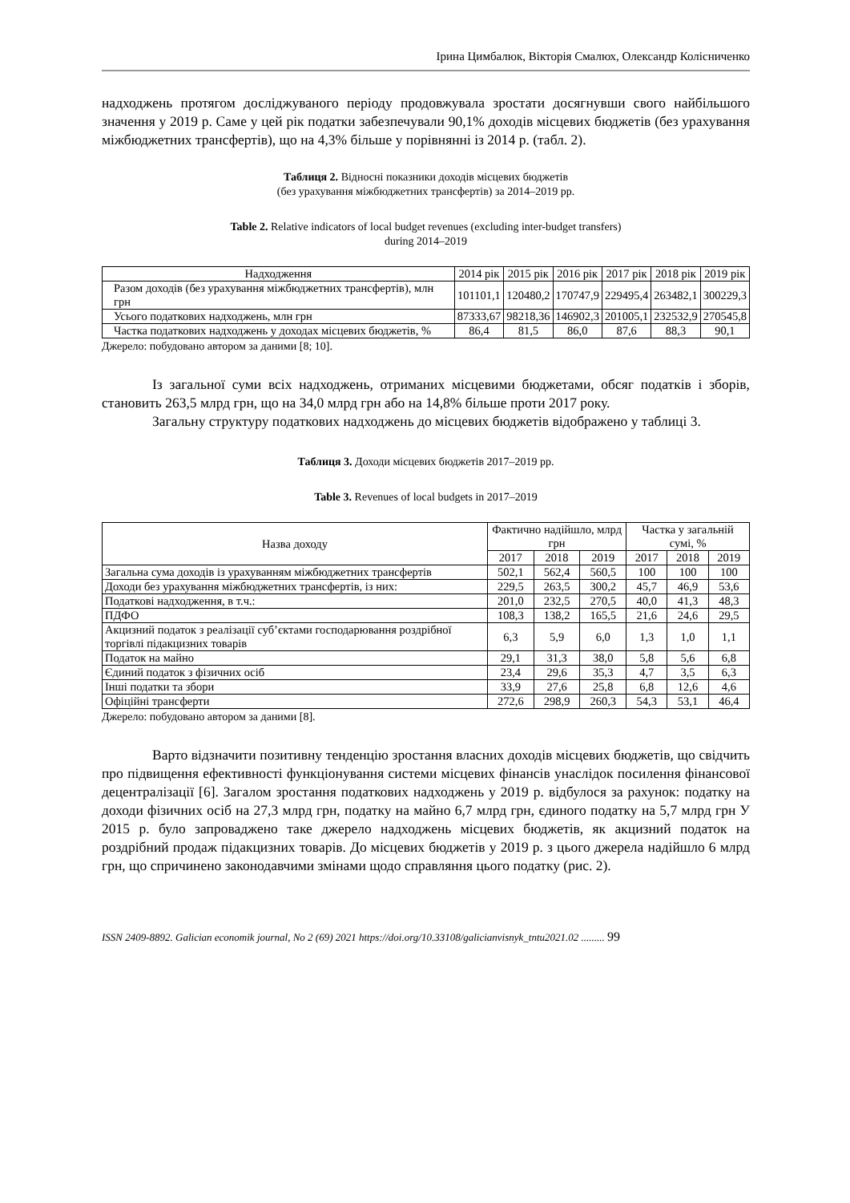Ірина Цимбалюк, Вікторія Смалюх, Олександр Колісниченко
надходжень протягом досліджуваного періоду продовжувала зростати досягнувши свого найбільшого значення у 2019 р. Саме у цей рік податки забезпечували 90,1% доходів місцевих бюджетів (без урахування міжбюджетних трансфертів), що на 4,3% більше у порівнянні із 2014 р. (табл. 2).
Таблиця 2. Відносні показники доходів місцевих бюджетів
(без урахування міжбюджетних трансфертів) за 2014–2019 рр.
Table 2. Relative indicators of local budget revenues (excluding inter-budget transfers)
during 2014–2019
| Надходження | 2014 рік | 2015 рік | 2016 рік | 2017 рік | 2018 рік | 2019 рік |
| --- | --- | --- | --- | --- | --- | --- |
| Разом доходів (без урахування міжбюджетних трансфертів), млн грн | 101101,1 | 120480,2 | 170747,9 | 229495,4 | 263482,1 | 300229,3 |
| Усього податкових надходжень, млн грн | 87333,67 | 98218,36 | 146902,3 | 201005,1 | 232532,9 | 270545,8 |
| Частка податкових надходжень у доходах місцевих бюджетів, % | 86,4 | 81,5 | 86,0 | 87,6 | 88,3 | 90,1 |
Джерело: побудовано автором за даними [8; 10].
Із загальної суми всіх надходжень, отриманих місцевими бюджетами, обсяг податків і зборів, становить 263,5 млрд грн, що на 34,0 млрд грн або на 14,8% більше проти 2017 року.
Загальну структуру податкових надходжень до місцевих бюджетів відображено у таблиці 3.
Таблиця 3. Доходи місцевих бюджетів 2017–2019 рр.
Table 3. Revenues of local budgets in 2017–2019
| Назва доходу | Фактично надійшло, млрд грн | | | Частка у загальній сумі, % | | |
| --- | --- | --- | --- | --- | --- | --- |
| | 2017 | 2018 | 2019 | 2017 | 2018 | 2019 |
| Загальна сума доходів із урахуванням міжбюджетних трансфертів | 502,1 | 562,4 | 560,5 | 100 | 100 | 100 |
| Доходи без урахування міжбюджетних трансфертів, із них: | 229,5 | 263,5 | 300,2 | 45,7 | 46,9 | 53,6 |
| Податкові надходження, в т.ч.: | 201,0 | 232,5 | 270,5 | 40,0 | 41,3 | 48,3 |
| ПДФО | 108,3 | 138,2 | 165,5 | 21,6 | 24,6 | 29,5 |
| Акцизний податок з реалізації суб’єктами господарювання роздрібної торгівлі підакцизних товарів | 6,3 | 5,9 | 6,0 | 1,3 | 1,0 | 1,1 |
| Податок на майно | 29,1 | 31,3 | 38,0 | 5,8 | 5,6 | 6,8 |
| Єдиний податок з фізичних осіб | 23,4 | 29,6 | 35,3 | 4,7 | 3,5 | 6,3 |
| Інші податки та збори | 33,9 | 27,6 | 25,8 | 6,8 | 12,6 | 4,6 |
| Офіційні трансферти | 272,6 | 298,9 | 260,3 | 54,3 | 53,1 | 46,4 |
Джерело: побудовано автором за даними [8].
Варто відзначити позитивну тенденцію зростання власних доходів місцевих бюджетів, що свідчить про підвищення ефективності функціонування системи місцевих фінансів унаслідок посилення фінансової децентралізації [6]. Загалом зростання податкових надходжень у 2019 р. відбулося за рахунок: податку на доходи фізичних осіб на 27,3 млрд грн, податку на майно 6,7 млрд грн, єдиного податку на 5,7 млрд грн У 2015 р. було запроваджено таке джерело надходжень місцевих бюджетів, як акцизний податок на роздрібний продаж підакцизних товарів. До місцевих бюджетів у 2019 р. з цього джерела надійшло 6 млрд грн, що спричинено законодавчими змінами щодо справляння цього податку (рис. 2).
ISSN 2409-8892. Galician economik journal, No 2 (69) 2021 https://doi.org/10.33108/galicianvisnyk_tntu2021.02 ......... 99